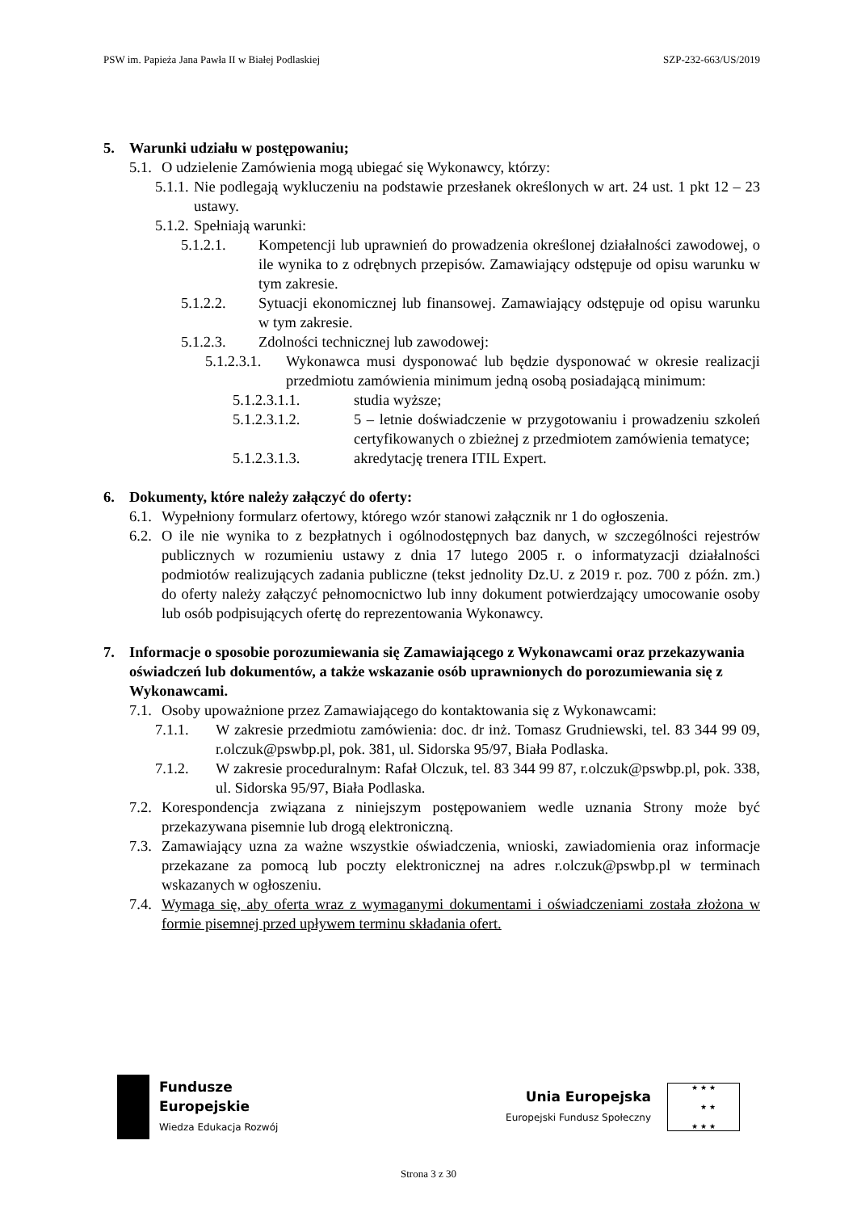PSW im. Papieża Jana Pawła II w Białej Podlaskiej SZP-232-663/US/2019
5. Warunki udziału w postępowaniu;
5.1.
O udzielenie Zamówienia mogą ubiegać się Wykonawcy, którzy:
5.1.1.
Nie podlegają wykluczeniu na podstawie przesłanek określonych w art. 24 ust. 1 pkt 12 – 23 ustawy.
5.1.2.
Spełniają warunki:
5.1.2.1. Kompetencji lub uprawnień do prowadzenia określonej działalności zawodowej, o ile wynika to z odrębnych przepisów. Zamawiający odstępuje od opisu warunku w tym zakresie.
5.1.2.2. Sytuacji ekonomicznej lub finansowej. Zamawiający odstępuje od opisu warunku w tym zakresie.
5.1.2.3. Zdolności technicznej lub zawodowej:
5.1.2.3.1.
Wykonawca musi dysponować lub będzie dysponować w okresie realizacji przedmiotu zamówienia minimum jedną osobą posiadającą minimum:
5.1.2.3.1.1. studia wyższe;
5.1.2.3.1.2. 5 – letnie doświadczenie w przygotowaniu i prowadzeniu szkoleń certyfikowanych o zbieżnej z przedmiotem zamówienia tematyce;
5.1.2.3.1.3. akredytację trenera ITIL Expert.
6. Dokumenty, które należy załączyć do oferty:
6.1.
Wypełniony formularz ofertowy, którego wzór stanowi załącznik nr 1 do ogłoszenia.
6.2.
O ile nie wynika to z bezpłatnych i ogólnodostępnych baz danych, w szczególności rejestrów publicznych w rozumieniu ustawy z dnia 17 lutego 2005 r. o informatyzacji działalności podmiotów realizujących zadania publiczne (tekst jednolity Dz.U. z 2019 r. poz. 700 z późn. zm.) do oferty należy załączyć pełnomocnictwo lub inny dokument potwierdzający umocowanie osoby lub osób podpisujących ofertę do reprezentowania Wykonawcy.
7. Informacje o sposobie porozumiewania się Zamawiającego z Wykonawcami oraz przekazywania oświadczeń lub dokumentów, a także wskazanie osób uprawnionych do porozumiewania się z Wykonawcami.
7.1.
Osoby upoważnione przez Zamawiającego do kontaktowania się z Wykonawcami:
7.1.1. W zakresie przedmiotu zamówienia: doc. dr inż. Tomasz Grudniewski, tel. 83 344 99 09, r.olczuk@pswbp.pl, pok. 381, ul. Sidorska 95/97, Biała Podlaska.
7.1.2. W zakresie proceduralnym: Rafał Olczuk, tel. 83 344 99 87, r.olczuk@pswbp.pl, pok. 338, ul. Sidorska 95/97, Biała Podlaska.
7.2.
Korespondencja związana z niniejszym postępowaniem wedle uznania Strony może być przekazywana pisemnie lub drogą elektroniczną.
7.3.
Zamawiający uzna za ważne wszystkie oświadczenia, wnioski, zawiadomienia oraz informacje przekazane za pomocą lub poczty elektronicznej na adres r.olczuk@pswbp.pl w terminach wskazanych w ogłoszeniu.
7.4.
Wymaga się, aby oferta wraz z wymaganymi dokumentami i oświadczeniami została złożona w formie pisemnej przed upływem terminu składania ofert.
Fundusze
Europejskie
Wiedza Edukacja Rozwój
Unia Europejska
Europejski Fundusz Społeczny
★ ★ ★
★ ★
★ ★ ★
Strona 3 z 30